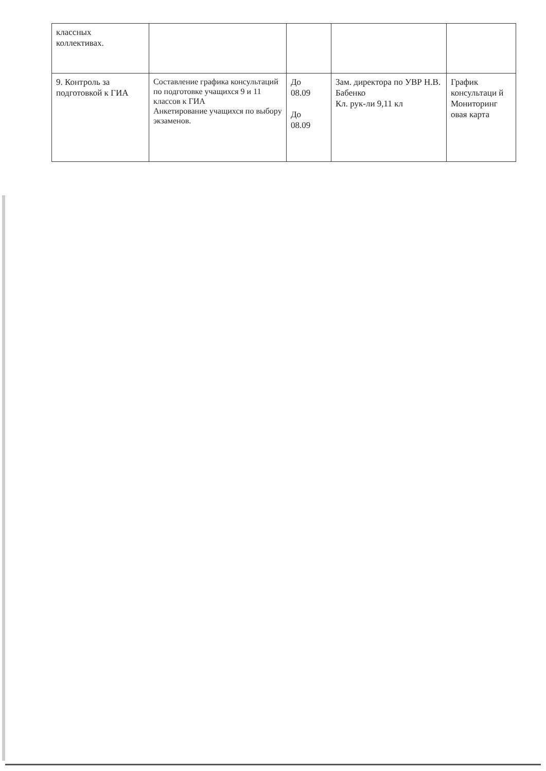| классных коллективах. | | | | |
| 9. Контроль за подготовкой к ГИА | Составление графика консультаций по подготовке учащихся 9 и 11 классов к ГИА Анкетирование учащихся по выбору экзаменов. | До 08.09 До 08.09 | Зам. директора по УВР Н.В. Бабенко Кл. рук-ли 9,11 кл | График консультаци й Мониторинг овая карта |